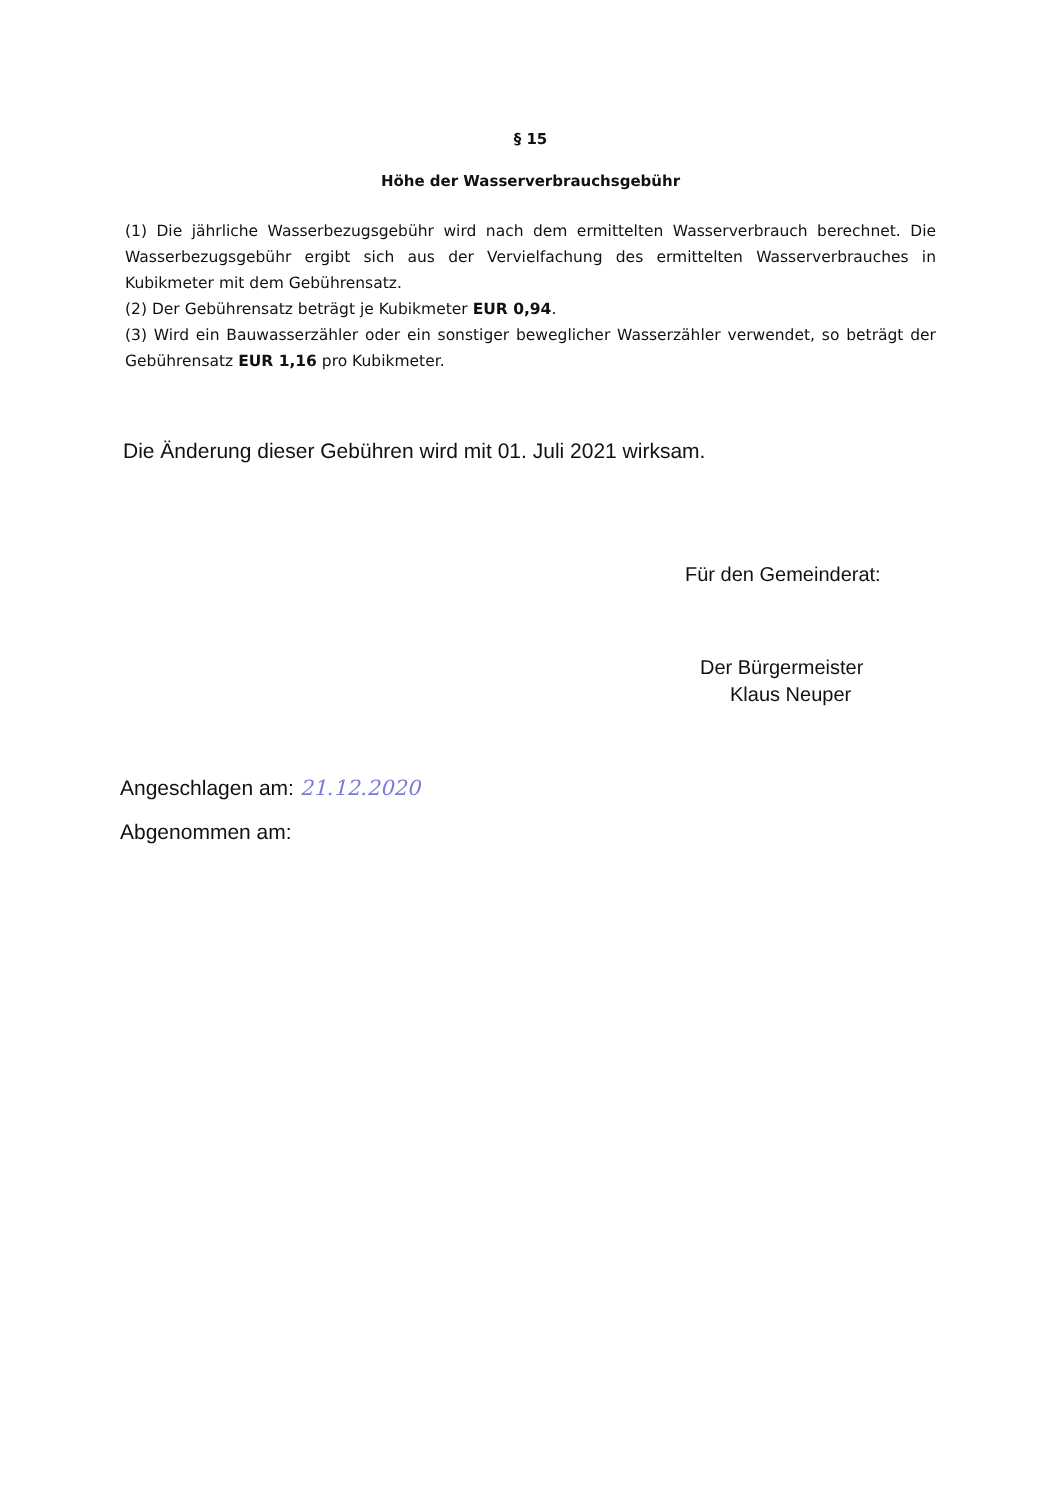§ 15
Höhe der Wasserverbrauchsgebühr
(1) Die jährliche Wasserbezugsgebühr wird nach dem ermittelten Wasserverbrauch berechnet. Die Wasserbezugsgebühr ergibt sich aus der Vervielfachung des ermittelten Wasserverbrauches in Kubikmeter mit dem Gebührensatz.
(2) Der Gebührensatz beträgt je Kubikmeter EUR 0,94.
(3) Wird ein Bauwasserzähler oder ein sonstiger beweglicher Wasserzähler verwendet, so beträgt der Gebührensatz EUR 1,16 pro Kubikmeter.
Die Änderung dieser Gebühren wird mit 01. Juli 2021 wirksam.
Für den Gemeinderat:
Der Bürgermeister
Klaus Neuper
Angeschlagen am: 21.12.2020
Abgenommen am: